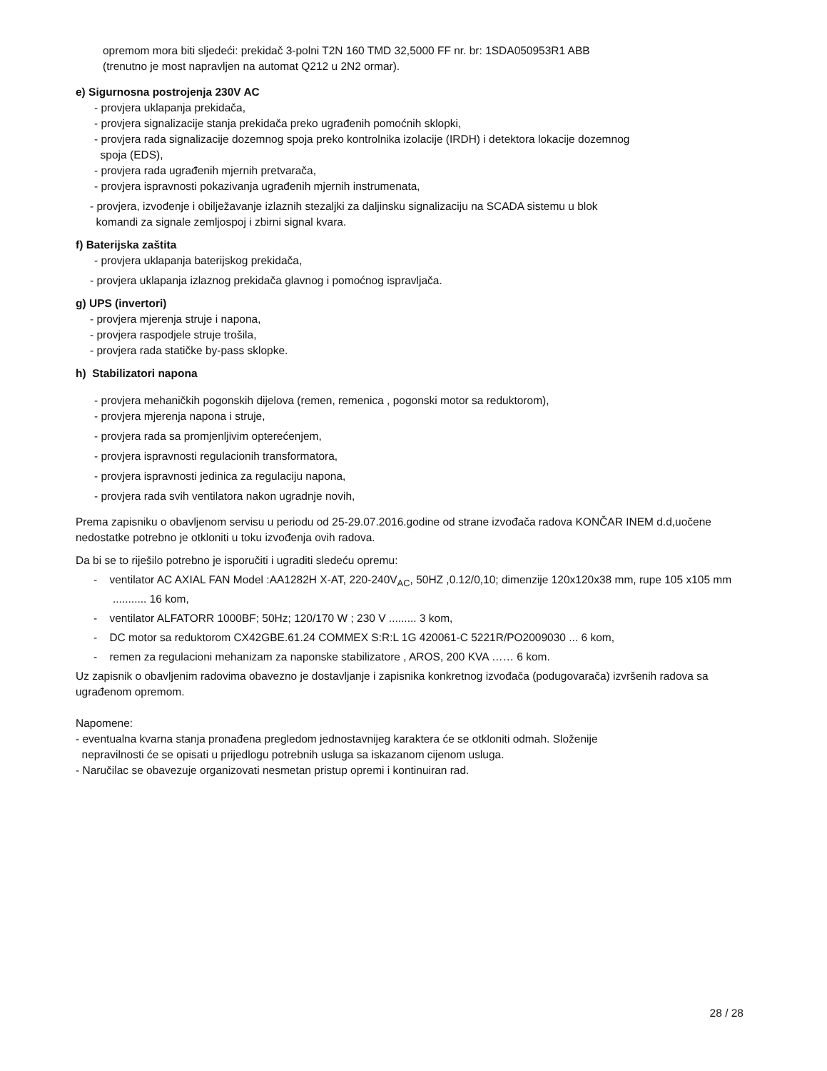opremom mora biti sljedeći: prekidač 3-polni T2N 160 TMD 32,5000 FF nr. br: 1SDA050953R1 ABB
(trenutno je most napravljen na automat Q212 u 2N2 ormar).
e) Sigurnosna postrojenja 230V AC
- provjera uklapanja prekidača,
- provjera signalizacije stanja prekidača preko ugrađenih pomoćnih sklopki,
- provjera rada signalizacije dozemnog spoja preko kontrolnika izolacije (IRDH) i detektora lokacije dozemnog
spoja (EDS),
- provjera rada ugrađenih mjernih pretvarača,
- provjera ispravnosti pokazivanja ugrađenih mjernih instrumenata,
- provjera, izvođenje i obilježavanje izlaznih stezaljki za daljinsku signalizaciju na SCADA sistemu u blok
komandi za signale zemljospoj i zbirni signal kvara.
f) Baterijska zaštita
- provjera uklapanja baterijskog prekidača,
- provjera uklapanja izlaznog prekidača glavnog i pomoćnog ispravljača.
g) UPS (invertori)
- provjera mjerenja struje i napona,
- provjera raspodjele struje trošila,
- provjera rada statičke by-pass sklopke.
h) Stabilizatori napona
- provjera mehaničkih pogonskih dijelova (remen, remenica , pogonski motor sa reduktorom),
- provjera mjerenja napona i struje,
- provjera rada sa promjenljivim opterećenjem,
- provjera ispravnosti regulacionih transformatora,
- provjera ispravnosti jedinica za regulaciju napona,
- provjera rada svih ventilatora nakon ugradnje novih,
Prema zapisniku o obavljenom servisu u periodu od 25-29.07.2016.godine od strane izvođača radova KONČAR INEM d.d,uočene nedostatke potrebno je otkloniti u toku izvođenja ovih radova.
Da bi se to riješilo potrebno je isporučiti i ugraditi sledeću opremu:
- ventilator AC AXIAL FAN Model :AA1282H X-AT, 220-240V<sub>AC</sub>, 50HZ ,0.12/0,10; dimenzije 120x120x38 mm, rupe 105 x105 mm ........... 16 kom,
- ventilator ALFATORR 1000BF; 50Hz; 120/170 W ; 230 V ......... 3 kom,
- DC motor sa reduktorom CX42GBE.61.24 COMMEX S:R:L 1G 420061-C 5221R/PO2009030 ... 6 kom,
- remen za regulacioni mehanizam za naponske stabilizatore , AROS, 200 KVA …… 6 kom.
Uz zapisnik o obavljenim radovima obavezno je dostavljanje i zapisnika konkretnog izvođača (podugovarača) izvršenih radova sa ugrađenom opremom.
Napomene:
- eventualna kvarna stanja pronađena pregledom jednostavnijeg karaktera će se otkloniti odmah. Složenije
nepravilnosti će se opisati u prijedlogu potrebnih usluga sa iskazanom cijenom usluga.
- Naručilac se obavezuje organizovati nesmetan pristup opremi i kontinuiran rad.
28 / 28